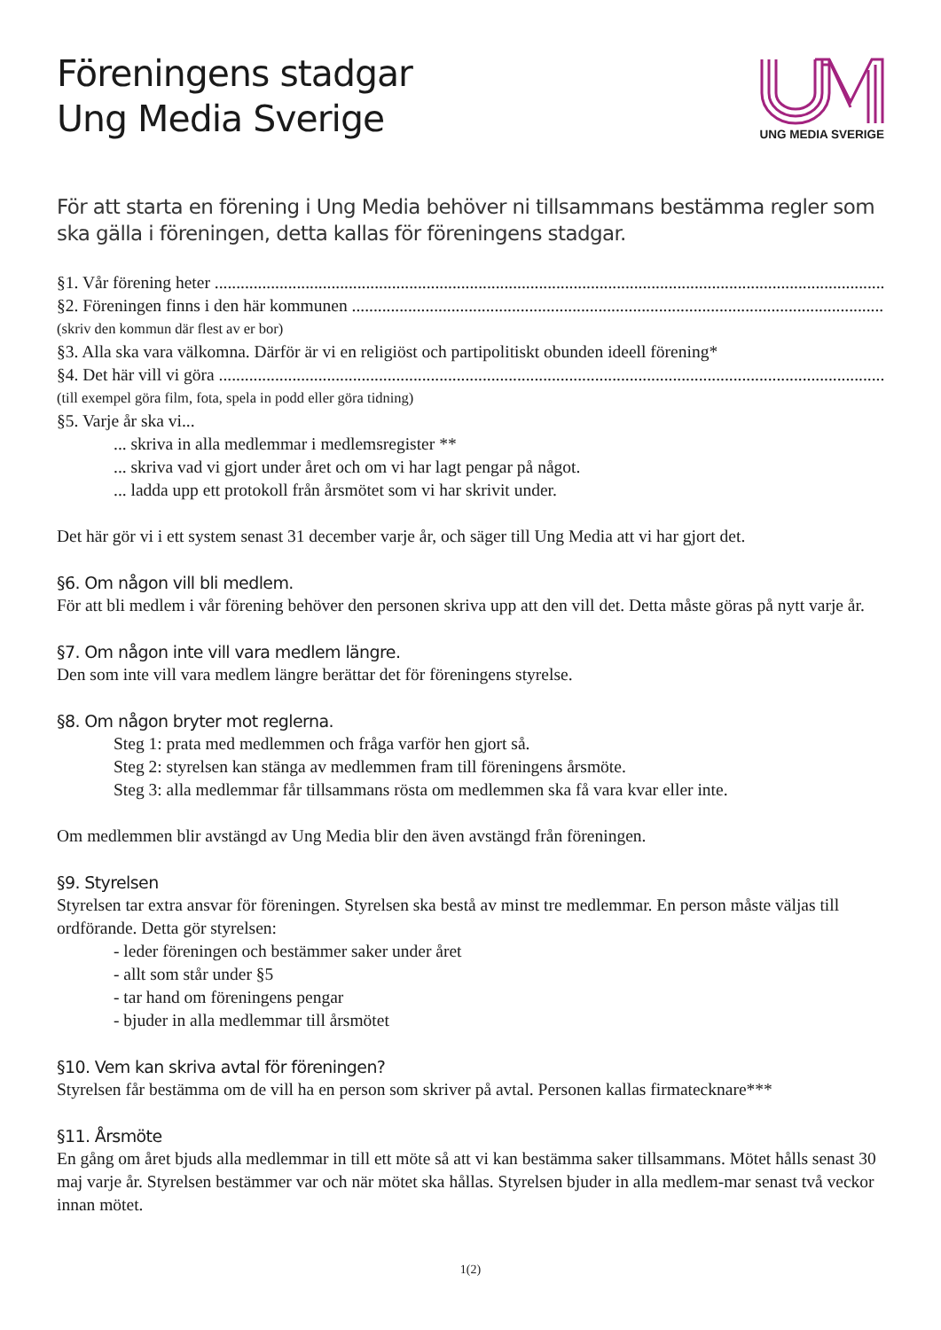Föreningens stadgar
Ung Media Sverige
UNG MEDIA SVERIGE
För att starta en förening i Ung Media behöver ni tillsammans bestämma regler som ska gälla i föreningen, detta kallas för föreningens stadgar.
§1. Vår förening heter ..............................................................................................................................................................
§2. Föreningen finns i den här kommunen ..............................................................................................................................................................
(skriv den kommun där flest av er bor)
§3. Alla ska vara välkomna. Därför är vi en religiöst och partipolitiskt obunden ideell förening*
§4. Det här vill vi göra ..............................................................................................................................................................
(till exempel göra film, fota, spela in podd eller göra tidning)
§5. Varje år ska vi...
... skriva in alla medlemmar i medlemsregister **
... skriva vad vi gjort under året och om vi har lagt pengar på något.
... ladda upp ett protokoll från årsmötet som vi har skrivit under.
Det här gör vi i ett system senast 31 december varje år, och säger till Ung Media att vi har gjort det.
§6. Om någon vill bli medlem.
För att bli medlem i vår förening behöver den personen skriva upp att den vill det. Detta måste göras på nytt varje år.
§7. Om någon inte vill vara medlem längre.
Den som inte vill vara medlem längre berättar det för föreningens styrelse.
§8. Om någon bryter mot reglerna.
Steg 1: prata med medlemmen och fråga varför hen gjort så.
Steg 2: styrelsen kan stänga av medlemmen fram till föreningens årsmöte.
Steg 3: alla medlemmar får tillsammans rösta om medlemmen ska få vara kvar eller inte.
Om medlemmen blir avstängd av Ung Media blir den även avstängd från föreningen.
§9. Styrelsen
Styrelsen tar extra ansvar för föreningen. Styrelsen ska bestå av minst tre medlemmar. En person måste väljas till ordförande. Detta gör styrelsen:
- leder föreningen och bestämmer saker under året
- allt som står under §5
- tar hand om föreningens pengar
- bjuder in alla medlemmar till årsmötet
§10. Vem kan skriva avtal för föreningen?
Styrelsen får bestämma om de vill ha en person som skriver på avtal. Personen kallas firmatecknare***
§11. Årsmöte
En gång om året bjuds alla medlemmar in till ett möte så att vi kan bestämma saker tillsammans. Mötet hålls senast 30 maj varje år. Styrelsen bestämmer var och när mötet ska hållas. Styrelsen bjuder in alla medlem-mar senast två veckor innan mötet.
1(2)